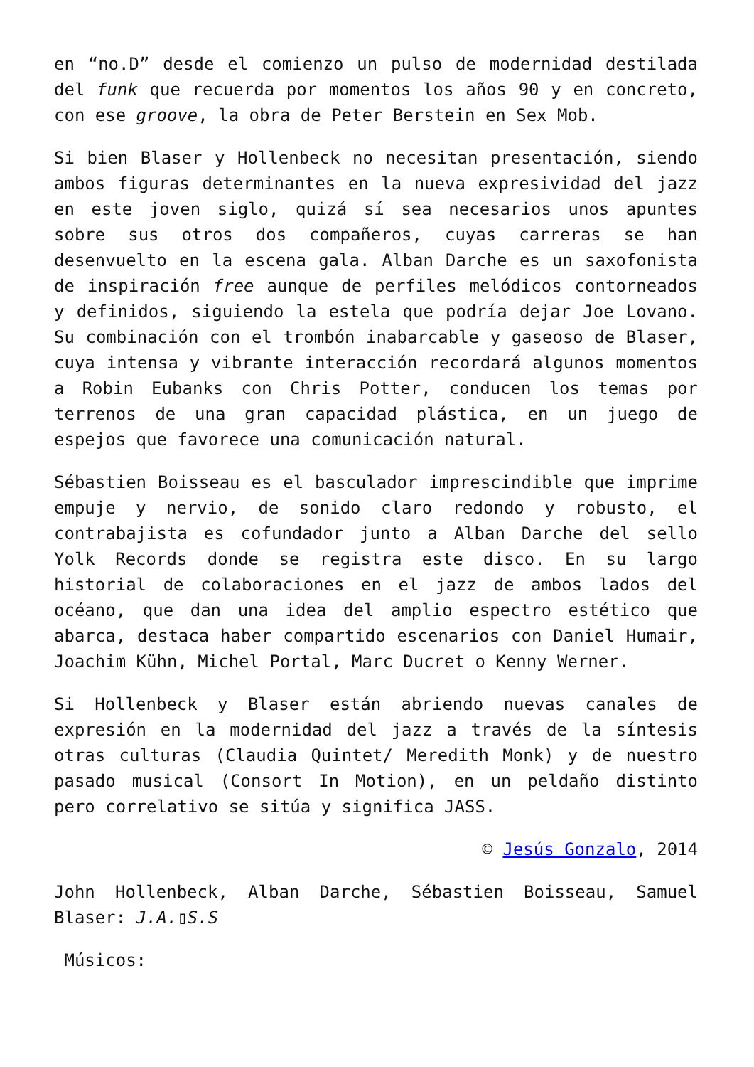en “no.D” desde el comienzo un pulso de modernidad destilada del funk que recuerda por momentos los años 90 y en concreto, con ese groove, la obra de Peter Berstein en Sex Mob.
Si bien Blaser y Hollenbeck no necesitan presentación, siendo ambos figuras determinantes en la nueva expresividad del jazz en este joven siglo, quizá sí sea necesarios unos apuntes sobre sus otros dos compañeros, cuyas carreras se han desenvuelto en la escena gala. Alban Darche es un saxofonista de inspiración free aunque de perfiles melódicos contorneados y definidos, siguiendo la estela que podría dejar Joe Lovano. Su combinación con el trombón inabarcable y gaseoso de Blaser, cuya intensa y vibrante interacción recordará algunos momentos a Robin Eubanks con Chris Potter, conducen los temas por terrenos de una gran capacidad plástica, en un juego de espejos que favorece una comunicación natural.
Sébastien Boisseau es el basculador imprescindible que imprime empuje y nervio, de sonido claro redondo y robusto, el contrabajista es cofundador junto a Alban Darche del sello Yolk Records donde se registra este disco. En su largo historial de colaboraciones en el jazz de ambos lados del océano, que dan una idea del amplio espectro estético que abarca, destaca haber compartido escenarios con Daniel Humair, Joachim Kühn, Michel Portal, Marc Ducret o Kenny Werner.
Si Hollenbeck y Blaser están abriendo nuevas canales de expresión en la modernidad del jazz a través de la síntesis otras culturas (Claudia Quintet/ Meredith Monk) y de nuestro pasado musical (Consort In Motion), en un peldaño distinto pero correlativo se sitúa y significa JASS.
© Jesús Gonzalo, 2014
John Hollenbeck, Alban Darche, Sébastien Boisseau, Samuel Blaser: J.A.▯S.S
Músicos: